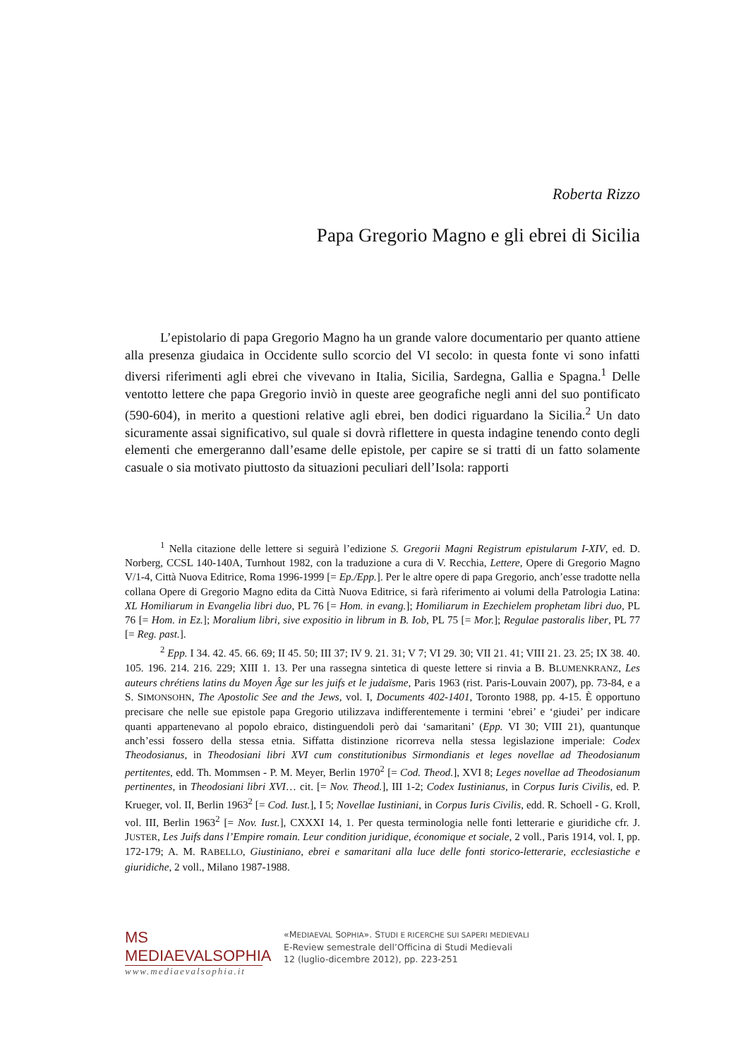Roberta Rizzo
Papa Gregorio Magno e gli ebrei di Sicilia
L’epistolario di papa Gregorio Magno ha un grande valore documentario per quanto attiene alla presenza giudaica in Occidente sullo scorcio del VI secolo: in questa fonte vi sono infatti diversi riferimenti agli ebrei che vivevano in Italia, Sicilia, Sardegna, Gallia e Spagna.<sup>1</sup> Delle ventotto lettere che papa Gregorio inviò in queste aree geografiche negli anni del suo pontificato (590-604), in merito a questioni relative agli ebrei, ben dodici riguardano la Sicilia.<sup>2</sup> Un dato sicuramente assai significativo, sul quale si dovrà riflettere in questa indagine tenendo conto degli elementi che emergeranno dall’esame delle epistole, per capire se si tratti di un fatto solamente casuale o sia motivato piuttosto da situazioni peculiari dell’Isola: rapporti
<sup>1</sup> Nella citazione delle lettere si seguirà l’edizione S. Gregorii Magni Registrum epistularum I-XIV, ed. D. Norberg, CCSL 140-140A, Turnhout 1982, con la traduzione a cura di V. Recchia, Lettere, Opere di Gregorio Magno V/1-4, Città Nuova Editrice, Roma 1996-1999 [= Ep./Epp.]. Per le altre opere di papa Gregorio, anch’esse tradotte nella collana Opere di Gregorio Magno edita da Città Nuova Editrice, si farà riferimento ai volumi della Patrologia Latina: XL Homiliarum in Evangelia libri duo, PL 76 [= Hom. in evang.]; Homiliarum in Ezechielem prophetam libri duo, PL 76 [= Hom. in Ez.]; Moralium libri, sive expositio in librum in B. Iob, PL 75 [= Mor.]; Regulae pastoralis liber, PL 77 [= Reg. past.].
<sup>2</sup> Epp. I 34. 42. 45. 66. 69; II 45. 50; III 37; IV 9. 21. 31; V 7; VI 29. 30; VII 21. 41; VIII 21. 23. 25; IX 38. 40. 105. 196. 214. 216. 229; XIII 1. 13. Per una rassegna sintetica di queste lettere si rinvia a B. BLUMENKRANZ, Les auteurs chrétiens latins du Moyen Âge sur les juifs et le judaïsme, Paris 1963 (rist. Paris-Louvain 2007), pp. 73-84, e a S. SIMONSOHN, The Apostolic See and the Jews, vol. I, Documents 402-1401, Toronto 1988, pp. 4-15. È opportuno precisare che nelle sue epistole papa Gregorio utilizzava indifferentemente i termini ‘ebrei’ e ‘giudei’ per indicare quanti appartenevano al popolo ebraico, distinguendoli però dai ‘samaritani’ (Epp. VI 30; VIII 21), quantunque anch’essi fossero della stessa etnia. Siffatta distinzione ricorreva nella stessa legislazione imperiale: Codex Theodosianus, in Theodosiani libri XVI cum constitutionibus Sirmondianis et leges novellae ad Theodosianum pertitentes, edd. Th. Mommsen - P. M. Meyer, Berlin 1970<sup>2</sup> [= Cod. Theod.], XVI 8; Leges novellae ad Theodosianum pertinentes, in Theodosiani libri XVI… cit. [= Nov. Theod.], III 1-2; Codex Iustinianus, in Corpus Iuris Civilis, ed. P. Krueger, vol. II, Berlin 1963<sup>2</sup> [= Cod. Iust.], I 5; Novellae Iustiniani, in Corpus Iuris Civilis, edd. R. Schoell - G. Kroll, vol. III, Berlin 1963<sup>2</sup> [= Nov. Iust.], CXXXI 14, 1. Per questa terminologia nelle fonti letterarie e giuridiche cfr. J. JUSTER, Les Juifs dans l’Empire romain. Leur condition juridique, économique et sociale, 2 voll., Paris 1914, vol. I, pp. 172-179; A. M. RABELLO, Giustiniano, ebrei e samaritani alla luce delle fonti storico-letterarie, ecclesiastiche e giuridiche, 2 voll., Milano 1987-1988.
MS MEDIAEVALSOPHIA
www.mediaevalsophia.it
«MEDIAEVAL SOPHIA». STUDI E RICERCHE SUI SAPERI MEDIEVALI
E-Review semestrale dell’Officina di Studi Medievali
12 (luglio-dicembre 2012), pp. 223-251